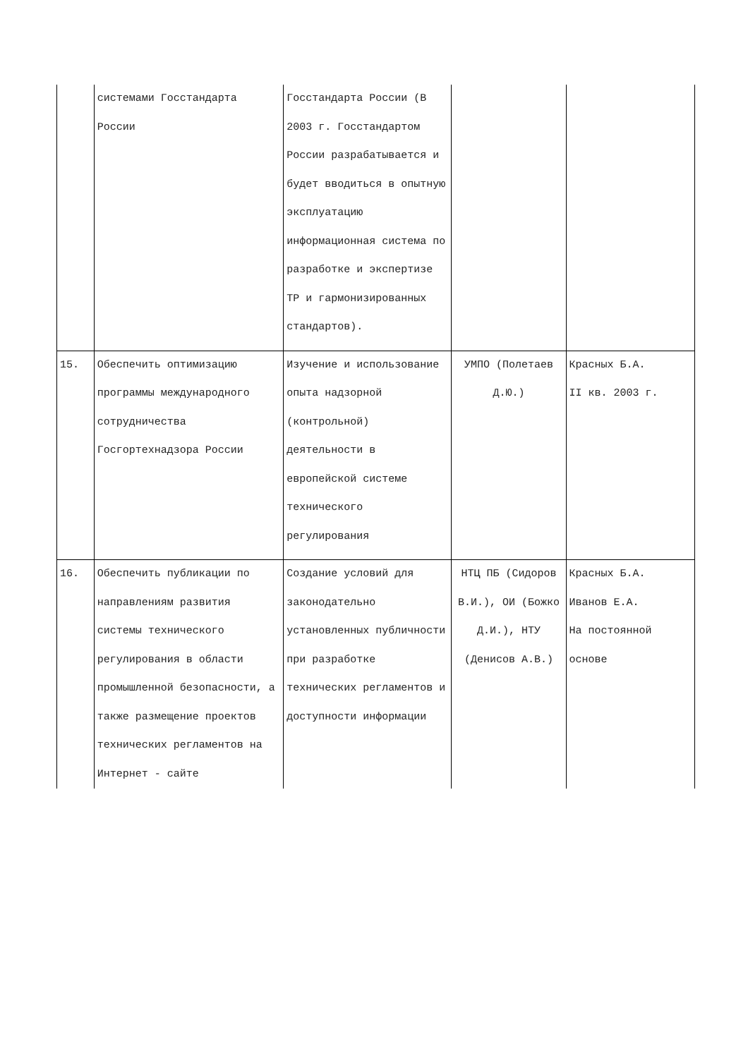| | системами Госстандарта России | Госстандарта России (В 2003 г. Госстандартом России разрабатывается и будет вводиться в опытную эксплуатацию информационная система по разработке и экспертизе ТР и гармонизированных стандартов). | | |
| 15. | Обеспечить оптимизацию программы международного сотрудничества Госгортехнадзора России | Изучение и использование опыта надзорной (контрольной) деятельности в европейской системе технического регулирования | УМПО (Полетаев Д.Ю.) | Красных Б.А. II кв. 2003 г. |
| 16. | Обеспечить публикации по направлениям развития системы технического регулирования в области промышленной безопасности, а также размещение проектов технических регламентов на Интернет - сайте | Создание условий для законодательно установленных публичности при разработке технических регламентов и доступности информации | НТЦ ПБ (Сидоров В.И.), ОИ (Божко Д.И.), НТУ (Денисов А.В.) | Красных Б.А. Иванов Е.А. На постоянной основе |